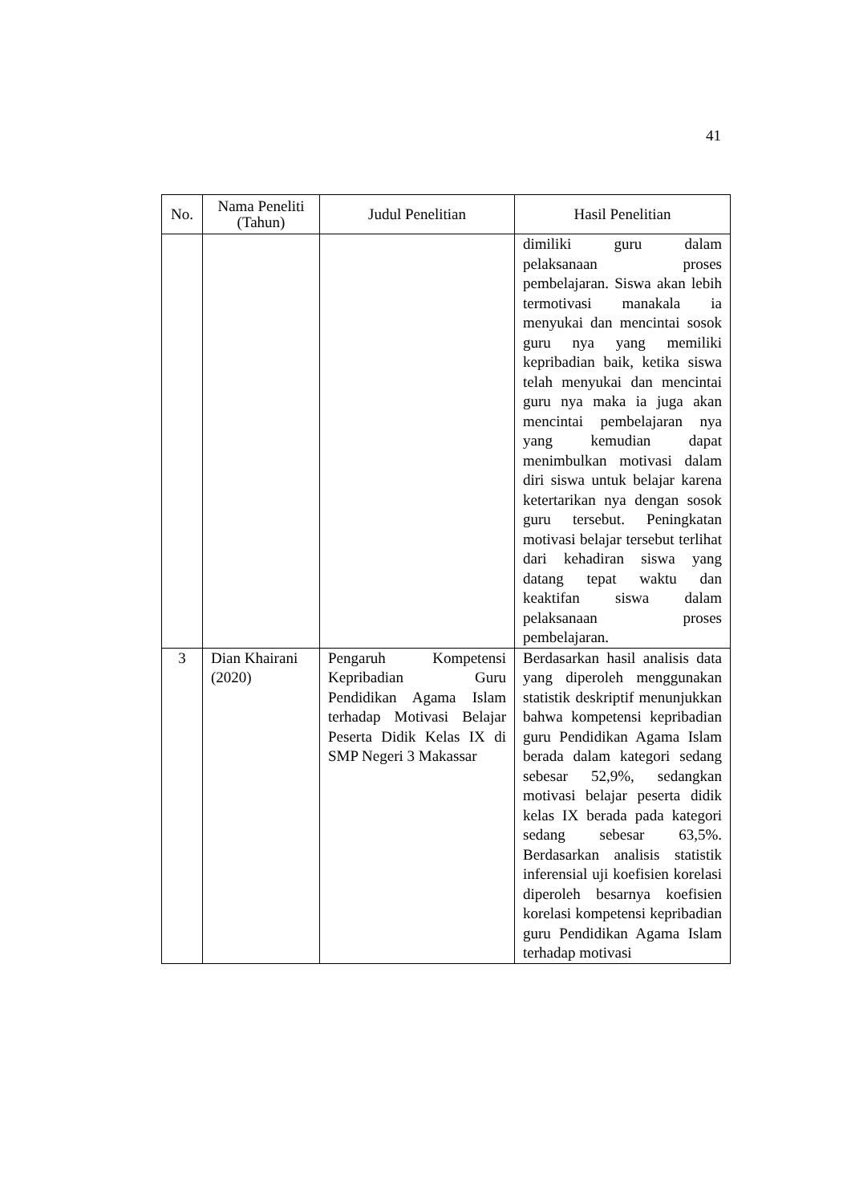41
| No. | Nama Peneliti (Tahun) | Judul Penelitian | Hasil Penelitian |
| --- | --- | --- | --- |
| | | | dimiliki guru dalam pelaksanaan proses pembelajaran. Siswa akan lebih termotivasi manakala ia menyukai dan mencintai sosok guru nya yang memiliki kepribadian baik, ketika siswa telah menyukai dan mencintai guru nya maka ia juga akan mencintai pembelajaran nya yang kemudian dapat menimbulkan motivasi dalam diri siswa untuk belajar karena ketertarikan nya dengan sosok guru tersebut. Peningkatan motivasi belajar tersebut terlihat dari kehadiran siswa yang datang tepat waktu dan keaktifan siswa dalam pelaksanaan proses pembelajaran. |
| 3 | Dian Khairani (2020) | Pengaruh Kompetensi Kepribadian Guru Pendidikan Agama Islam terhadap Motivasi Belajar Peserta Didik Kelas IX di SMP Negeri 3 Makassar | Berdasarkan hasil analisis data yang diperoleh menggunakan statistik deskriptif menunjukkan bahwa kompetensi kepribadian guru Pendidikan Agama Islam berada dalam kategori sedang sebesar 52,9%, sedangkan motivasi belajar peserta didik kelas IX berada pada kategori sedang sebesar 63,5%. Berdasarkan analisis statistik inferensial uji koefisien korelasi diperoleh besarnya koefisien korelasi kompetensi kepribadian guru Pendidikan Agama Islam terhadap motivasi |